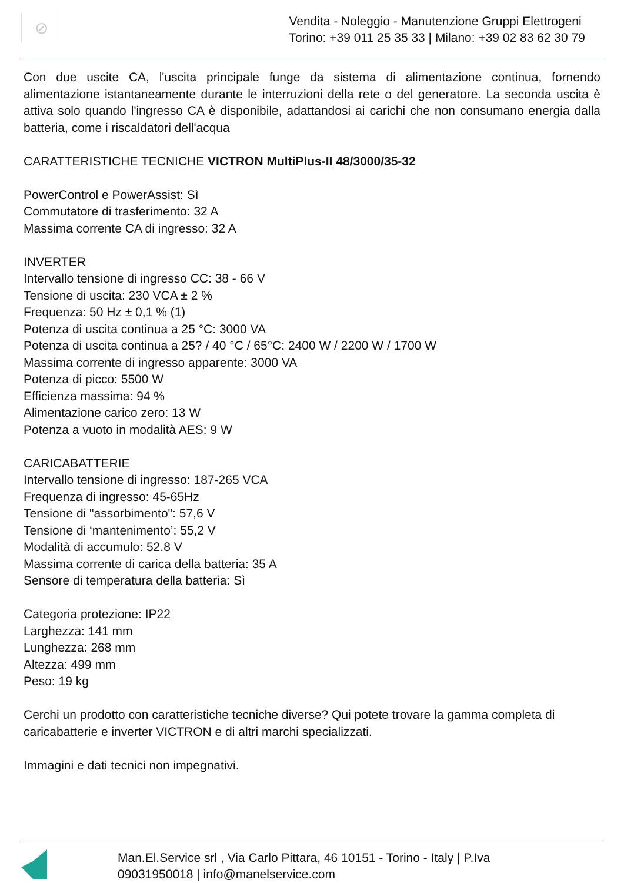⊘
Vendita - Noleggio - Manutenzione Gruppi Elettrogeni
Torino: +39 011 25 35 33 | Milano: +39 02 83 62 30 79
Con due uscite CA, l'uscita principale funge da sistema di alimentazione continua, fornendo alimentazione istantaneamente durante le interruzioni della rete o del generatore. La seconda uscita è attiva solo quando l'ingresso CA è disponibile, adattandosi ai carichi che non consumano energia dalla batteria, come i riscaldatori dell'acqua
CARATTERISTICHE TECNICHE VICTRON MultiPlus-II 48/3000/35-32
PowerControl e PowerAssist: Sì
Commutatore di trasferimento: 32 A
Massima corrente CA di ingresso: 32 A
INVERTER
Intervallo tensione di ingresso CC: 38 - 66 V
Tensione di uscita: 230 VCA ± 2 %
Frequenza: 50 Hz ± 0,1 % (1)
Potenza di uscita continua a 25 °C: 3000 VA
Potenza di uscita continua a 25? / 40 °C / 65°C: 2400 W / 2200 W / 1700 W
Massima corrente di ingresso apparente: 3000 VA
Potenza di picco: 5500 W
Efficienza massima: 94 %
Alimentazione carico zero: 13 W
Potenza a vuoto in modalità AES: 9 W
CARICABATTERIE
Intervallo tensione di ingresso: 187-265 VCA
Frequenza di ingresso: 45-65Hz
Tensione di "assorbimento": 57,6 V
Tensione di ‘mantenimento’: 55,2 V
Modalità di accumulo: 52.8 V
Massima corrente di carica della batteria: 35 A
Sensore di temperatura della batteria: Sì
Categoria protezione: IP22
Larghezza: 141 mm
Lunghezza: 268 mm
Altezza: 499 mm
Peso: 19 kg
Cerchi un prodotto con caratteristiche tecniche diverse? Qui potete trovare la gamma completa di caricabatterie e inverter VICTRON e di altri marchi specializzati.
Immagini e dati tecnici non impegnativi.
Man.El.Service srl , Via Carlo Pittara, 46 10151 - Torino - Italy | P.Iva
09031950018 | info@manelservice.com